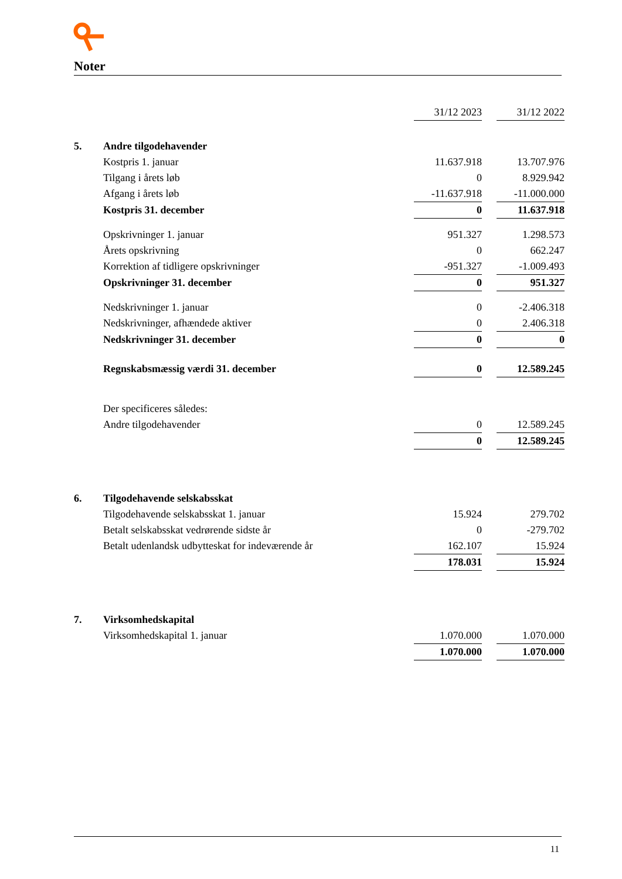Noter
| | | 31/12 2023 | | 31/12 2022 |
| 5. | Andre tilgodehavender | | | |
| | Kostpris 1. januar | 11.637.918 | | 13.707.976 |
| | Tilgang i årets løb | 0 | | 8.929.942 |
| | Afgang i årets løb | -11.637.918 | | -11.000.000 |
| | Kostpris 31. december | 0 | | 11.637.918 |
| | Opskrivninger 1. januar | 951.327 | | 1.298.573 |
| | Årets opskrivning | 0 | | 662.247 |
| | Korrektion af tidligere opskrivninger | -951.327 | | -1.009.493 |
| | Opskrivninger 31. december | 0 | | 951.327 |
| | Nedskrivninger 1. januar | 0 | | -2.406.318 |
| | Nedskrivninger, afhændede aktiver | 0 | | 2.406.318 |
| | Nedskrivninger 31. december | 0 | | 0 |
| | Regnskabsmæssig værdi 31. december | 0 | | 12.589.245 |
| | Der specificeres således: | | | |
| | Andre tilgodehavender | 0 | | 12.589.245 |
| | | 0 | | 12.589.245 |
| 6. | Tilgodehavende selskabsskat | | | |
| | Tilgodehavende selskabsskat 1. januar | 15.924 | | 279.702 |
| | Betalt selskabsskat vedrørende sidste år | 0 | | -279.702 |
| | Betalt udenlandsk udbytteskat for indeværende år | 162.107 | | 15.924 |
| | | 178.031 | | 15.924 |
| 7. | Virksomhedskapital | | | |
| | Virksomhedskapital 1. januar | 1.070.000 | | 1.070.000 |
| | | 1.070.000 | | 1.070.000 |
11